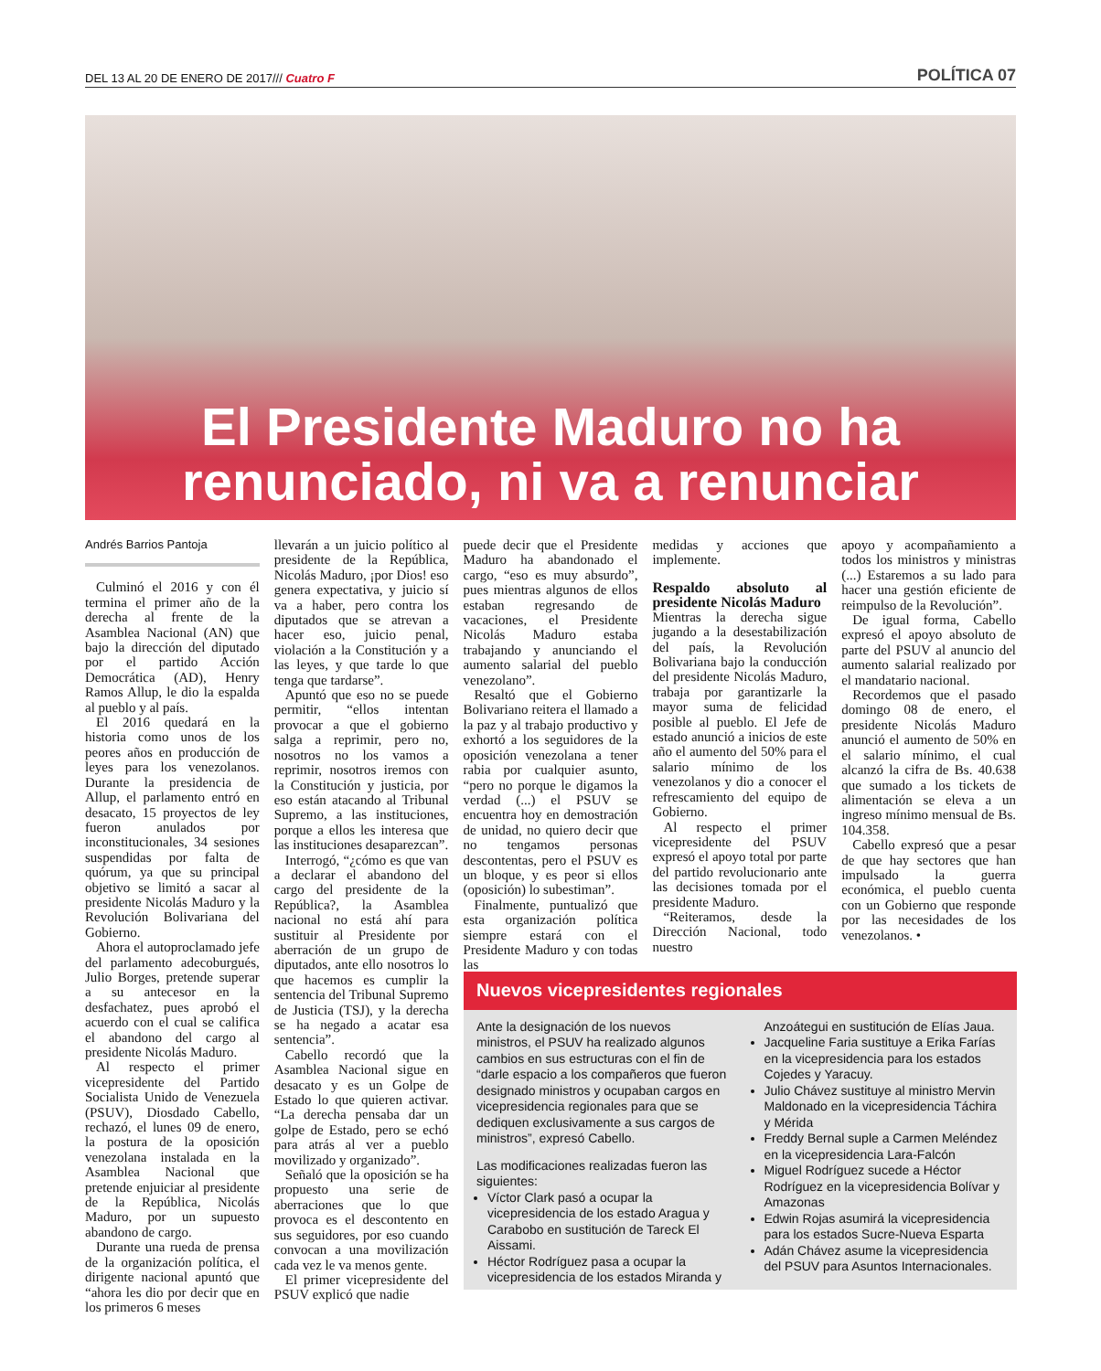DEL 13 AL 20 DE ENERO DE 2017/// Cuatro F
POLÍTICA 07
El Presidente Maduro no ha renunciado, ni va a renunciar
Andrés Barrios Pantoja
Culminó el 2016 y con él termina el primer año de la derecha al frente de la Asamblea Nacional (AN) que bajo la dirección del diputado por el partido Acción Democrática (AD), Henry Ramos Allup, le dio la espalda al pueblo y al país.
El 2016 quedará en la historia como unos de los peores años en producción de leyes para los venezolanos. Durante la presidencia de Allup, el parlamento entró en desacato, 15 proyectos de ley fueron anulados por inconstitucionales, 34 sesiones suspendidas por falta de quórum, ya que su principal objetivo se limitó a sacar al presidente Nicolás Maduro y la Revolución Bolivariana del Gobierno.
Ahora el autoproclamado jefe del parlamento adecoburgués, Julio Borges, pretende superar a su antecesor en la desfachatez, pues aprobó el acuerdo con el cual se califica el abandono del cargo al presidente Nicolás Maduro.
Al respecto el primer vicepresidente del Partido Socialista Unido de Venezuela (PSUV), Diosdado Cabello, rechazó, el lunes 09 de enero, la postura de la oposición venezolana instalada en la Asamblea Nacional que pretende enjuiciar al presidente de la República, Nicolás Maduro, por un supuesto abandono de cargo.
Durante una rueda de prensa de la organización política, el dirigente nacional apuntó que “ahora les dio por decir que en los primeros 6 meses
llevarán a un juicio político al presidente de la República, Nicolás Maduro, ¡por Dios! eso genera expectativa, y juicio sí va a haber, pero contra los diputados que se atrevan a hacer eso, juicio penal, violación a la Constitución y a las leyes, y que tarde lo que tenga que tardarse”.
Apuntó que eso no se puede permitir, “ellos intentan provocar a que el gobierno salga a reprimir, pero no, nosotros no los vamos a reprimir, nosotros iremos con la Constitución y justicia, por eso están atacando al Tribunal Supremo, a las instituciones, porque a ellos les interesa que las instituciones desaparezcan”.
Interrogó, “¿cómo es que van a declarar el abandono del cargo del presidente de la República?, la Asamblea nacional no está ahí para sustituir al Presidente por aberración de un grupo de diputados, ante ello nosotros lo que hacemos es cumplir la sentencia del Tribunal Supremo de Justicia (TSJ), y la derecha se ha negado a acatar esa sentencia”.
Cabello recordó que la Asamblea Nacional sigue en desacato y es un Golpe de Estado lo que quieren activar. “La derecha pensaba dar un golpe de Estado, pero se echó para atrás al ver a pueblo movilizado y organizado”.
Señaló que la oposición se ha propuesto una serie de aberraciones que lo que provoca es el descontento en sus seguidores, por eso cuando convocan a una movilización cada vez le va menos gente.
El primer vicepresidente del PSUV explicó que nadie
puede decir que el Presidente Maduro ha abandonado el cargo, “eso es muy absurdo”, pues mientras algunos de ellos estaban regresando de vacaciones, el Presidente Nicolás Maduro estaba trabajando y anunciando el aumento salarial del pueblo venezolano”.
Resaltó que el Gobierno Bolivariano reitera el llamado a la paz y al trabajo productivo y exhortó a los seguidores de la oposición venezolana a tener rabia por cualquier asunto, “pero no porque le digamos la verdad (...) el PSUV se encuentra hoy en demostración de unidad, no quiero decir que no tengamos personas descontentas, pero el PSUV es un bloque, y es peor si ellos (oposición) lo subestiman”.
Finalmente, puntualizó que esta organización política siempre estará con el Presidente Maduro y con todas las
medidas y acciones que implemente.
Respaldo absoluto al presidente Nicolás Maduro
Mientras la derecha sigue jugando a la desestabilización del país, la Revolución Bolivariana bajo la conducción del presidente Nicolás Maduro, trabaja por garantizarle la mayor suma de felicidad posible al pueblo. El Jefe de estado anunció a inicios de este año el aumento del 50% para el salario mínimo de los venezolanos y dio a conocer el refrescamiento del equipo de Gobierno.
Al respecto el primer vicepresidente del PSUV expresó el apoyo total por parte del partido revolucionario ante las decisiones tomada por el presidente Maduro.
“Reiteramos, desde la Dirección Nacional, todo nuestro
apoyo y acompañamiento a todos los ministros y ministras (...) Estaremos a su lado para hacer una gestión eficiente de reimpulso de la Revolución”.
De igual forma, Cabello expresó el apoyo absoluto de parte del PSUV al anuncio del aumento salarial realizado por el mandatario nacional.
Recordemos que el pasado domingo 08 de enero, el presidente Nicolás Maduro anunció el aumento de 50% en el salario mínimo, el cual alcanzó la cifra de Bs. 40.638 que sumado a los tickets de alimentación se eleva a un ingreso mínimo mensual de Bs. 104.358.
Cabello expresó que a pesar de que hay sectores que han impulsado la guerra económica, el pueblo cuenta con un Gobierno que responde por las necesidades de los venezolanos. •
Nuevos vicepresidentes regionales
Ante la designación de los nuevos ministros, el PSUV ha realizado algunos cambios en sus estructuras con el fin de “darle espacio a los compañeros que fueron designado ministros y ocupaban cargos en vicepresidencia regionales para que se dediquen exclusivamente a sus cargos de ministros”, expresó Cabello.
Las modificaciones realizadas fueron las siguientes:
Víctor Clark pasó a ocupar la vicepresidencia de los estado Aragua y Carabobo en sustitución de Tareck El Aissami.
Héctor Rodríguez pasa a ocupar la vicepresidencia de los estados Miranda y
Anzoátegui en sustitución de Elías Jaua.
Jacqueline Faria sustituye a Erika Farías en la vicepresidencia para los estados Cojedes y Yaracuy.
Julio Chávez sustituye al ministro Mervin Maldonado en la vicepresidencia Táchira y Mérida
Freddy Bernal suple a Carmen Meléndez en la vicepresidencia Lara-Falcón
Miguel Rodríguez sucede a Héctor Rodríguez en la vicepresidencia Bolívar y Amazonas
Edwin Rojas asumirá la vicepresidencia para los estados Sucre-Nueva Esparta
Adán Chávez asume la vicepresidencia del PSUV para Asuntos Internacionales.